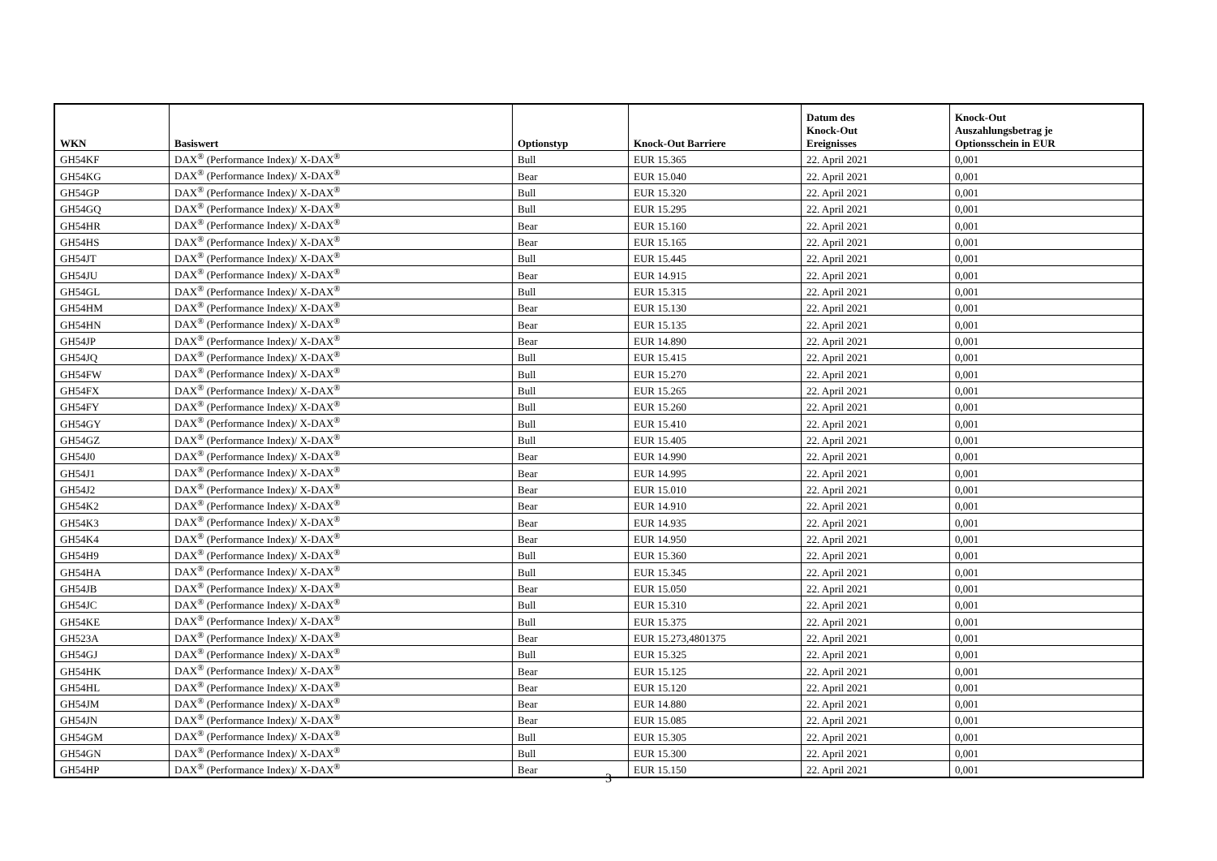| WKN | Basiswert | Optionstyp | Knock-Out Barriere | Datum des Knock-Out Ereignisses | Knock-Out Auszahlungsbetrag je Optionsschein in EUR |
| --- | --- | --- | --- | --- | --- |
| GH54KF | DAX<sup>®</sup> (Performance Index)/ X-DAX<sup>®</sup> | Bull | EUR 15.365 | 22. April 2021 | 0,001 |
| GH54KG | DAX<sup>®</sup> (Performance Index)/ X-DAX<sup>®</sup> | Bear | EUR 15.040 | 22. April 2021 | 0,001 |
| GH54GP | DAX<sup>®</sup> (Performance Index)/ X-DAX<sup>®</sup> | Bull | EUR 15.320 | 22. April 2021 | 0,001 |
| GH54GQ | DAX<sup>®</sup> (Performance Index)/ X-DAX<sup>®</sup> | Bull | EUR 15.295 | 22. April 2021 | 0,001 |
| GH54HR | DAX<sup>®</sup> (Performance Index)/ X-DAX<sup>®</sup> | Bear | EUR 15.160 | 22. April 2021 | 0,001 |
| GH54HS | DAX<sup>®</sup> (Performance Index)/ X-DAX<sup>®</sup> | Bear | EUR 15.165 | 22. April 2021 | 0,001 |
| GH54JT | DAX<sup>®</sup> (Performance Index)/ X-DAX<sup>®</sup> | Bull | EUR 15.445 | 22. April 2021 | 0,001 |
| GH54JU | DAX<sup>®</sup> (Performance Index)/ X-DAX<sup>®</sup> | Bear | EUR 14.915 | 22. April 2021 | 0,001 |
| GH54GL | DAX<sup>®</sup> (Performance Index)/ X-DAX<sup>®</sup> | Bull | EUR 15.315 | 22. April 2021 | 0,001 |
| GH54HM | DAX<sup>®</sup> (Performance Index)/ X-DAX<sup>®</sup> | Bear | EUR 15.130 | 22. April 2021 | 0,001 |
| GH54HN | DAX<sup>®</sup> (Performance Index)/ X-DAX<sup>®</sup> | Bear | EUR 15.135 | 22. April 2021 | 0,001 |
| GH54JP | DAX<sup>®</sup> (Performance Index)/ X-DAX<sup>®</sup> | Bear | EUR 14.890 | 22. April 2021 | 0,001 |
| GH54JQ | DAX<sup>®</sup> (Performance Index)/ X-DAX<sup>®</sup> | Bull | EUR 15.415 | 22. April 2021 | 0,001 |
| GH54FW | DAX<sup>®</sup> (Performance Index)/ X-DAX<sup>®</sup> | Bull | EUR 15.270 | 22. April 2021 | 0,001 |
| GH54FX | DAX<sup>®</sup> (Performance Index)/ X-DAX<sup>®</sup> | Bull | EUR 15.265 | 22. April 2021 | 0,001 |
| GH54FY | DAX<sup>®</sup> (Performance Index)/ X-DAX<sup>®</sup> | Bull | EUR 15.260 | 22. April 2021 | 0,001 |
| GH54GY | DAX<sup>®</sup> (Performance Index)/ X-DAX<sup>®</sup> | Bull | EUR 15.410 | 22. April 2021 | 0,001 |
| GH54GZ | DAX<sup>®</sup> (Performance Index)/ X-DAX<sup>®</sup> | Bull | EUR 15.405 | 22. April 2021 | 0,001 |
| GH54J0 | DAX<sup>®</sup> (Performance Index)/ X-DAX<sup>®</sup> | Bear | EUR 14.990 | 22. April 2021 | 0,001 |
| GH54J1 | DAX<sup>®</sup> (Performance Index)/ X-DAX<sup>®</sup> | Bear | EUR 14.995 | 22. April 2021 | 0,001 |
| GH54J2 | DAX<sup>®</sup> (Performance Index)/ X-DAX<sup>®</sup> | Bear | EUR 15.010 | 22. April 2021 | 0,001 |
| GH54K2 | DAX<sup>®</sup> (Performance Index)/ X-DAX<sup>®</sup> | Bear | EUR 14.910 | 22. April 2021 | 0,001 |
| GH54K3 | DAX<sup>®</sup> (Performance Index)/ X-DAX<sup>®</sup> | Bear | EUR 14.935 | 22. April 2021 | 0,001 |
| GH54K4 | DAX<sup>®</sup> (Performance Index)/ X-DAX<sup>®</sup> | Bear | EUR 14.950 | 22. April 2021 | 0,001 |
| GH54H9 | DAX<sup>®</sup> (Performance Index)/ X-DAX<sup>®</sup> | Bull | EUR 15.360 | 22. April 2021 | 0,001 |
| GH54HA | DAX<sup>®</sup> (Performance Index)/ X-DAX<sup>®</sup> | Bull | EUR 15.345 | 22. April 2021 | 0,001 |
| GH54JB | DAX<sup>®</sup> (Performance Index)/ X-DAX<sup>®</sup> | Bear | EUR 15.050 | 22. April 2021 | 0,001 |
| GH54JC | DAX<sup>®</sup> (Performance Index)/ X-DAX<sup>®</sup> | Bull | EUR 15.310 | 22. April 2021 | 0,001 |
| GH54KE | DAX<sup>®</sup> (Performance Index)/ X-DAX<sup>®</sup> | Bull | EUR 15.375 | 22. April 2021 | 0,001 |
| GH523A | DAX<sup>®</sup> (Performance Index)/ X-DAX<sup>®</sup> | Bear | EUR 15.273,4801375 | 22. April 2021 | 0,001 |
| GH54GJ | DAX<sup>®</sup> (Performance Index)/ X-DAX<sup>®</sup> | Bull | EUR 15.325 | 22. April 2021 | 0,001 |
| GH54HK | DAX<sup>®</sup> (Performance Index)/ X-DAX<sup>®</sup> | Bear | EUR 15.125 | 22. April 2021 | 0,001 |
| GH54HL | DAX<sup>®</sup> (Performance Index)/ X-DAX<sup>®</sup> | Bear | EUR 15.120 | 22. April 2021 | 0,001 |
| GH54JM | DAX<sup>®</sup> (Performance Index)/ X-DAX<sup>®</sup> | Bear | EUR 14.880 | 22. April 2021 | 0,001 |
| GH54JN | DAX<sup>®</sup> (Performance Index)/ X-DAX<sup>®</sup> | Bear | EUR 15.085 | 22. April 2021 | 0,001 |
| GH54GM | DAX<sup>®</sup> (Performance Index)/ X-DAX<sup>®</sup> | Bull | EUR 15.305 | 22. April 2021 | 0,001 |
| GH54GN | DAX<sup>®</sup> (Performance Index)/ X-DAX<sup>®</sup> | Bull | EUR 15.300 | 22. April 2021 | 0,001 |
| GH54HP | DAX<sup>®</sup> (Performance Index)/ X-DAX<sup>®</sup> | Bear | EUR 15.150 | 22. April 2021 | 0,001 |
3